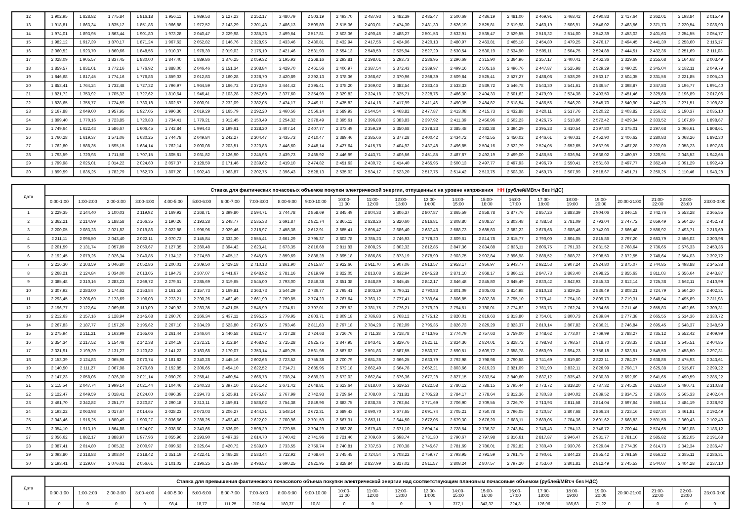| 12 | 1 902,95 | 1 828,82 | 1 775,84 | 1 816,18 | 1 956,11 | 1 989,53 | 2 127,23 | 2 252,17 | 2 480,79 | 2 503,19 | 2 493,70 | 2 487,93 | 2 482,39 | 2 485,47 | 2 500,69 | 2 486,19 | 2 481,00 | 2 469,91 | 2 468,42 | 2 490,83 | 2 417,64 | 2 362,01 | 2 198,84 | 2 015,49 |
| 13 | 1 918,81 | 1 863,34 | 1 835,12 | 1 851,86 | 1 966,88 | 1 972,52 | 2 143,29 | 2 301,43 | 2 486,13 | 2 509,89 | 2 515,36 | 2 493,01 | 2 474,30 | 2 481,30 | 2 526,19 | 2 525,81 | 2 519,98 | 2 460,19 | 2 506,91 | 2 546,02 | 2 483,56 | 2 371,73 | 2 220,54 | 2 036,90 |
| 14 | 1 974,01 | 1 893,95 | 1 863,44 | 1 901,80 | 1 973,28 | 2 040,47 | 2 229,98 | 2 385,23 | 2 499,64 | 2 517,81 | 2 503,36 | 2 490,46 | 2 488,27 | 2 501,53 | 2 532,91 | 2 535,47 | 2 529,55 | 2 516,32 | 2 514,00 | 2 542,39 | 2 453,02 | 2 401,63 | 2 254,55 | 2 054,77 |
| 15 | 1 982,12 | 1 917,39 | 1 870,17 | 1 871,24 | 1 967,62 | 2 052,82 | 2 146,76 | 2 328,95 | 2 433,46 | 2 430,81 | 2 432,94 | 2 417,56 | 2 424,96 | 2 420,13 | 2 480,97 | 2 463,81 | 2 465,18 | 2 454,80 | 2 479,25 | 2 476,17 | 2 494,45 | 2 441,30 | 2 258,60 | 2 116,17 |
| 16 | 2 060,52 | 1 923,70 | 1 860,66 | 1 848,56 | 1 910,37 | 1 978,39 | 2 019,02 | 2 175,10 | 2 421,46 | 2 531,93 | 2 554,13 | 2 549,59 | 2 535,94 | 2 527,29 | 2 530,54 | 2 530,19 | 2 534,90 | 2 505,11 | 2 504,75 | 2 524,88 | 2 444,51 | 2 432,36 | 2 251,69 | 2 111,03 |
| 17 | 2 028,09 | 1 905,57 | 1 837,45 | 1 830,00 | 1 847,40 | 1 889,86 | 1 876,25 | 2 059,32 | 2 195,93 | 2 268,16 | 2 293,81 | 2 298,01 | 2 293,73 | 2 286,95 | 2 296,69 | 2 315,90 | 2 364,96 | 2 357,17 | 2 400,41 | 2 462,36 | 2 329,69 | 2 255,68 | 2 164,68 | 2 003,49 |
| 18 | 1 859,57 | 1 831,01 | 1 772,16 | 1 776,92 | 1 888,00 | 2 046,46 | 2 151,34 | 2 308,84 | 2 429,70 | 2 461,56 | 2 406,97 | 2 387,54 | 2 372,43 | 2 339,97 | 2 499,16 | 2 505,16 | 2 496,76 | 2 447,87 | 2 525,98 | 2 529,29 | 2 490,25 | 2 345,04 | 2 182,11 | 2 049,79 |
| 19 | 1 846,68 | 1 817,45 | 1 774,16 | 1 776,86 | 1 859,03 | 2 012,83 | 2 160,28 | 2 328,70 | 2 420,89 | 2 392,13 | 2 378,36 | 2 368,67 | 2 370,96 | 2 368,39 | 2 509,84 | 2 525,41 | 2 527,27 | 2 488,08 | 2 538,29 | 2 533,17 | 2 504,35 | 2 331,56 | 2 221,85 | 2 005,40 |
| 20 | 1 853,41 | 1 764,24 | 1 732,48 | 1 727,32 | 1 796,97 | 1 964,59 | 2 166,72 | 2 372,96 | 2 444,42 | 2 395,41 | 2 378,20 | 2 369,02 | 2 382,54 | 2 383,46 | 2 533,33 | 2 539,72 | 2 546,78 | 2 543,30 | 2 541,61 | 2 536,57 | 2 398,87 | 2 347,83 | 2 196,77 | 1 991,40 |
| 21 | 1 821,72 | 1 753,92 | 1 705,32 | 1 727,62 | 1 810,64 | 1 946,41 | 2 103,28 | 2 257,60 | 2 377,60 | 2 354,99 | 2 329,82 | 2 324,18 | 2 325,71 | 2 328,76 | 2 486,30 | 2 494,33 | 2 501,62 | 2 479,90 | 2 524,38 | 2 493,50 | 2 451,46 | 2 329,68 | 2 196,89 | 2 017,06 |
| 22 | 1 828,65 | 1 755,77 | 1 724,59 | 1 730,18 | 1 802,57 | 2 000,91 | 2 232,09 | 2 382,05 | 2 474,17 | 2 449,11 | 2 435,82 | 2 414,18 | 2 417,99 | 2 411,46 | 2 490,35 | 2 484,82 | 2 518,54 | 2 486,56 | 2 546,20 | 2 545,70 | 2 540,90 | 2 442,23 | 2 271,51 | 2 108,82 |
| 23 | 2 167,88 | 2 049,00 | 1 957,95 | 1 927,05 | 1 996,36 | 2 019,29 | 2 165,79 | 2 292,20 | 2 460,56 | 2 556,14 | 2 589,93 | 2 544,54 | 2 468,82 | 2 477,87 | 2 413,08 | 2 415,73 | 2 432,88 | 2 420,11 | 2 517,76 | 2 520,22 | 2 403,82 | 2 256,32 | 2 190,37 | 2 035,10 |
| 24 | 1 899,40 | 1 770,16 | 1 723,85 | 1 720,83 | 1 734,41 | 1 779,21 | 1 912,45 | 2 150,49 | 2 254,32 | 2 378,49 | 2 395,61 | 2 396,88 | 2 383,83 | 2 397,92 | 2 411,39 | 2 456,96 | 2 502,23 | 2 426,75 | 2 513,86 | 2 572,42 | 2 429,34 | 2 333,52 | 2 167,99 | 1 898,67 |
| 25 | 1 749,64 | 1 622,43 | 1 586,67 | 1 606,45 | 1 742,84 | 1 994,43 | 2 199,61 | 2 328,20 | 2 407,14 | 2 407,77 | 2 373,49 | 2 359,29 | 2 350,68 | 2 378,23 | 2 385,48 | 2 382,38 | 2 394,29 | 2 395,23 | 2 410,54 | 2 397,80 | 2 375,01 | 2 297,68 | 2 066,61 | 1 808,61 |
| 26 | 1 760,28 | 1 619,37 | 1 571,06 | 1 630,25 | 1 744,78 | 2 049,84 | 2 242,27 | 2 304,47 | 2 435,73 | 2 410,47 | 2 389,46 | 2 385,66 | 2 377,28 | 2 400,42 | 2 434,72 | 2 442,55 | 2 450,02 | 2 446,61 | 2 460,31 | 2 452,90 | 2 406,62 | 2 280,83 | 2 068,26 | 1 892,30 |
| 27 | 1 762,80 | 1 588,35 | 1 595,15 | 1 684,14 | 1 762,14 | 2 000,08 | 2 203,51 | 2 320,88 | 2 446,60 | 2 448,14 | 2 427,64 | 2 415,78 | 2 404,92 | 2 437,48 | 2 496,85 | 2 504,16 | 2 522,79 | 2 524,05 | 2 652,65 | 2 637,95 | 2 487,28 | 2 292,00 | 2 058,23 | 1 897,86 |
| 28 | 1 793,59 | 1 720,98 | 1 711,50 | 1 707,15 | 1 805,81 | 2 031,82 | 2 126,90 | 2 245,98 | 2 439,73 | 2 465,92 | 2 446,99 | 2 443,71 | 2 406,56 | 2 451,85 | 2 487,87 | 2 492,19 | 2 499,00 | 2 486,58 | 2 636,94 | 2 636,02 | 2 480,57 | 2 320,91 | 2 048,52 | 1 942,65 |
| 29 | 1 799,98 | 2 025,01 | 2 014,22 | 2 024,60 | 2 057,37 | 2 128,59 | 2 171,46 | 2 239,62 | 2 419,10 | 2 474,82 | 2 451,63 | 2 430,72 | 2 414,40 | 2 465,95 | 2 500,13 | 2 497,77 | 2 497,93 | 2 496,79 | 2 550,41 | 2 561,60 | 2 497,77 | 2 362,40 | 2 091,29 | 1 992,49 |
| 30 | 1 899,59 | 1 835,25 | 1 782,79 | 1 762,79 | 1 807,20 | 1 902,43 | 1 963,87 | 2 202,75 | 2 396,43 | 2 528,13 | 2 535,02 | 2 534,17 | 2 523,20 | 2 517,75 | 2 514,42 | 2 513,75 | 2 503,38 | 2 459,78 | 2 507,99 | 2 518,67 | 2 451,71 | 2 250,25 | 2 110,46 | 1 943,28 |
| Дата | Ставка для фактических почасовых объемов покупки электрической энергии, отпущенных на уровне напряжения НН (рублей/МВт.ч без НДС) | | | | | | | | | | | | | | | | | | | | | | | |
| --- | --- | --- | --- | --- | --- | --- | --- | --- | --- | --- | --- | --- | --- | --- | --- | --- | --- | --- | --- | --- | --- | --- | --- | --- |
| | 0:00-1:00 | 1:00-2:00 | 2:00-3:00 | 3:00-4:00 | 4:00-5:00 | 5:00-6:00 | 6:00-7:00 | 7:00-8:00 | 8:00-9:00 | 9:00-10:00 | 10:00- 11:00 | 11:00- 12:00 | 12:00- 13:00 | 13:00- 14:00 | 14:00- 15:00 | 15:00- 16:00 | 16:00- 17:00 | 17:00- 18:00 | 18:00- 19:00 | 19:00- 20:00 | 20:00-21:00 | 21:00- 22:00 | 22:00- 23:00 | 23:00-0:00 |
| 1 | 2 229,35 | 2 144,40 | 2 100,03 | 2 119,92 | 2 169,92 | 2 268,71 | 2 399,80 | 2 594,71 | 2 744,78 | 2 858,69 | 2 845,49 | 2 804,33 | 2 806,37 | 2 807,87 | 2 865,59 | 2 858,78 | 2 877,76 | 2 857,26 | 2 883,39 | 2 904,06 | 2 846,18 | 2 742,76 | 2 553,28 | 2 365,55 |
| 2 | 2 362,21 | 2 214,99 | 2 188,58 | 2 166,35 | 2 190,26 | 2 193,28 | 2 248,77 | 2 535,33 | 2 691,87 | 2 821,74 | 2 865,11 | 2 828,26 | 2 820,60 | 2 816,81 | 2 808,80 | 2 808,27 | 2 803,48 | 2 788,58 | 2 781,09 | 2 793,04 | 2 747,72 | 2 659,49 | 2 564,16 | 2 452,78 |
| 3 | 2 200,05 | 2 083,28 | 2 021,82 | 2 019,86 | 2 022,88 | 1 996,96 | 2 029,46 | 2 218,97 | 2 458,38 | 2 612,91 | 2 685,41 | 2 695,47 | 2 686,40 | 2 687,43 | 2 688,73 | 2 685,83 | 2 682,22 | 2 678,68 | 2 688,46 | 2 742,03 | 2 666,48 | 2 586,92 | 2 493,71 | 2 216,69 |
| 4 | 2 211,11 | 2 096,50 | 2 043,40 | 2 022,11 | 2 070,72 | 2 145,84 | 2 332,30 | 2 555,41 | 2 661,29 | 2 795,37 | 2 802,78 | 2 785,23 | 2 746,93 | 2 778,20 | 2 809,61 | 2 814,78 | 2 815,77 | 2 790,00 | 2 804,05 | 2 815,86 | 2 797,20 | 2 683,79 | 2 556,02 | 2 300,98 |
| 5 | 2 201,59 | 2 131,74 | 2 057,89 | 2 050,67 | 2 127,35 | 2 260,48 | 2 394,42 | 2 623,41 | 2 673,35 | 2 816,68 | 2 811,83 | 2 808,25 | 2 802,32 | 2 812,85 | 2 847,36 | 2 834,88 | 2 836,11 | 2 806,75 | 2 791,33 | 2 831,52 | 2 768,64 | 2 736,65 | 2 576,33 | 2 450,36 |
| 6 | 2 192,45 | 2 079,26 | 2 026,34 | 2 040,85 | 2 134,12 | 2 274,59 | 2 405,12 | 2 645,08 | 2 859,69 | 2 888,28 | 2 895,18 | 2 886,85 | 2 873,19 | 2 878,99 | 2 903,75 | 2 902,84 | 2 896,98 | 2 888,52 | 2 888,72 | 2 908,50 | 2 872,55 | 2 748,64 | 2 564,03 | 2 392,72 |
| 7 | 2 216,30 | 2 103,59 | 2 046,80 | 2 052,86 | 2 200,01 | 2 309,50 | 2 429,18 | 2 710,13 | 2 861,90 | 2 915,87 | 2 922,66 | 2 911,70 | 2 907,06 | 2 913,57 | 2 953,17 | 2 956,97 | 2 943,77 | 2 922,53 | 2 907,24 | 2 924,80 | 2 875,07 | 2 744,85 | 2 498,88 | 2 345,38 |
| 8 | 2 268,21 | 2 124,84 | 2 034,00 | 2 013,05 | 2 194,73 | 2 307,07 | 2 441,67 | 2 648,92 | 2 781,16 | 2 819,99 | 2 822,05 | 2 813,08 | 2 832,94 | 2 845,28 | 2 871,10 | 2 868,17 | 2 866,12 | 2 847,73 | 2 863,40 | 2 898,25 | 2 855,63 | 2 811,03 | 2 656,64 | 2 443,87 |
| 9 | 2 385,48 | 2 310,16 | 2 283,23 | 2 269,72 | 2 279,61 | 2 285,69 | 2 319,65 | 2 545,00 | 2 793,00 | 2 846,38 | 2 851,38 | 2 848,89 | 2 845,45 | 2 842,17 | 2 846,48 | 2 845,80 | 2 845,49 | 2 830,42 | 2 842,93 | 2 845,33 | 2 812,14 | 2 725,38 | 2 562,11 | 2 410,99 |
| 10 | 2 307,92 | 2 283,00 | 2 174,62 | 2 153,84 | 2 161,53 | 2 157,73 | 2 169,81 | 2 363,73 | 2 544,29 | 2 736,77 | 2 795,41 | 2 803,29 | 2 796,11 | 2 790,83 | 2 801,09 | 2 805,03 | 2 814,98 | 2 810,28 | 2 829,25 | 2 836,49 | 2 808,21 | 2 724,79 | 2 564,20 | 2 402,31 |
| 11 | 2 293,45 | 2 206,69 | 2 173,69 | 2 196,03 | 2 273,21 | 2 290,26 | 2 462,49 | 2 661,90 | 2 769,85 | 2 774,23 | 2 767,64 | 2 763,12 | 2 777,41 | 2 789,64 | 2 806,85 | 2 802,38 | 2 795,10 | 2 779,41 | 2 794,10 | 2 809,73 | 2 719,31 | 2 648,94 | 2 495,89 | 2 311,98 |
| 12 | 2 196,77 | 2 122,64 | 2 069,66 | 2 110,00 | 2 249,93 | 2 283,35 | 2 421,05 | 2 545,99 | 2 774,61 | 2 797,01 | 2 787,52 | 2 781,75 | 2 776,21 | 2 779,29 | 2 794,51 | 2 780,01 | 2 774,82 | 2 763,73 | 2 762,24 | 2 784,65 | 2 711,46 | 2 655,83 | 2 492,66 | 2 309,31 |
| 13 | 2 212,63 | 2 157,16 | 2 128,94 | 2 145,68 | 2 260,70 | 2 266,34 | 2 437,11 | 2 595,25 | 2 779,95 | 2 803,71 | 2 809,18 | 2 786,83 | 2 768,12 | 2 775,12 | 2 820,01 | 2 819,63 | 2 813,80 | 2 754,01 | 2 800,73 | 2 839,84 | 2 777,38 | 2 665,55 | 2 514,36 | 2 330,72 |
| 14 | 2 267,83 | 2 187,77 | 2 157,26 | 2 195,62 | 2 267,10 | 2 334,29 | 2 523,80 | 2 679,05 | 2 793,46 | 2 811,63 | 2 797,18 | 2 784,28 | 2 782,09 | 2 795,35 | 2 826,73 | 2 829,29 | 2 823,37 | 2 810,14 | 2 807,82 | 2 836,21 | 2 746,84 | 2 695,45 | 2 548,37 | 2 348,59 |
| 15 | 2 275,94 | 2 211,21 | 2 163,99 | 2 165,06 | 2 261,44 | 2 346,64 | 2 440,58 | 2 622,77 | 2 727,28 | 2 724,63 | 2 726,76 | 2 711,38 | 2 718,78 | 2 713,95 | 2 774,79 | 2 757,63 | 2 759,00 | 2 748,62 | 2 773,07 | 2 769,99 | 2 788,27 | 2 735,12 | 2 552,42 | 2 409,99 |
| 16 | 2 354,34 | 2 217,52 | 2 154,48 | 2 142,38 | 2 204,19 | 2 272,21 | 2 312,84 | 2 468,92 | 2 715,28 | 2 825,75 | 2 847,95 | 2 843,41 | 2 829,76 | 2 821,11 | 2 824,36 | 2 824,01 | 2 828,72 | 2 798,93 | 2 798,57 | 2 818,70 | 2 738,33 | 2 726,18 | 2 545,51 | 2 404,85 |
| 17 | 2 321,91 | 2 199,39 | 2 131,27 | 2 123,82 | 2 141,22 | 2 183,68 | 2 170,07 | 2 353,14 | 2 489,75 | 2 561,98 | 2 587,63 | 2 591,83 | 2 587,55 | 2 580,77 | 2 590,51 | 2 609,72 | 2 658,78 | 2 650,99 | 2 694,23 | 2 756,18 | 2 623,51 | 2 549,50 | 2 458,50 | 2 297,31 |
| 18 | 2 153,39 | 2 124,83 | 2 065,98 | 2 070,74 | 2 181,82 | 2 340,28 | 2 445,16 | 2 602,66 | 2 723,52 | 2 755,38 | 2 700,79 | 2 681,36 | 2 666,25 | 2 633,79 | 2 792,98 | 2 798,98 | 2 790,58 | 2 741,69 | 2 819,80 | 2 823,11 | 2 784,07 | 2 638,86 | 2 475,93 | 2 343,61 |
| 19 | 2 140,50 | 2 111,27 | 2 067,98 | 2 070,68 | 2 152,85 | 2 306,65 | 2 454,10 | 2 622,52 | 2 714,71 | 2 685,95 | 2 672,18 | 2 662,49 | 2 664,78 | 2 662,21 | 2 803,66 | 2 819,23 | 2 821,09 | 2 781,90 | 2 832,11 | 2 826,99 | 2 798,17 | 2 625,38 | 2 515,67 | 2 299,22 |
| 20 | 2 147,23 | 2 058,06 | 2 026,30 | 2 021,14 | 2 090,79 | 2 258,41 | 2 460,54 | 2 666,78 | 2 738,24 | 2 689,23 | 2 672,02 | 2 662,84 | 2 676,36 | 2 677,28 | 2 827,15 | 2 833,54 | 2 840,60 | 2 837,12 | 2 835,43 | 2 830,39 | 2 692,69 | 2 641,65 | 2 490,59 | 2 285,22 |
| 21 | 2 115,54 | 2 047,74 | 1 999,14 | 2 021,44 | 2 104,46 | 2 240,23 | 2 397,10 | 2 551,42 | 2 671,42 | 2 648,81 | 2 623,64 | 2 618,00 | 2 619,53 | 2 622,58 | 2 780,12 | 2 788,15 | 2 795,44 | 2 773,72 | 2 818,20 | 2 787,32 | 2 745,28 | 2 623,50 | 2 490,71 | 2 310,88 |
| 22 | 2 122,47 | 2 049,59 | 2 018,41 | 2 024,00 | 2 096,39 | 2 294,73 | 2 525,91 | 2 675,87 | 2 767,99 | 2 742,93 | 2 729,64 | 2 708,00 | 2 711,81 | 2 705,28 | 2 784,17 | 2 778,64 | 2 812,36 | 2 780,38 | 2 840,02 | 2 839,52 | 2 834,72 | 2 736,05 | 2 565,33 | 2 402,64 |
| 23 | 2 461,70 | 2 342,82 | 2 251,77 | 2 220,87 | 2 290,18 | 2 313,11 | 2 459,61 | 2 586,02 | 2 754,38 | 2 849,96 | 2 883,75 | 2 838,36 | 2 762,64 | 2 771,69 | 2 706,90 | 2 709,55 | 2 726,70 | 2 713,93 | 2 811,58 | 2 814,04 | 2 697,64 | 2 550,14 | 2 484,19 | 2 328,92 |
| 24 | 2 193,22 | 2 063,98 | 2 017,67 | 2 014,65 | 2 028,23 | 2 073,03 | 2 206,27 | 2 444,31 | 2 548,14 | 2 672,31 | 2 689,43 | 2 690,70 | 2 677,65 | 2 691,74 | 2 705,21 | 2 750,78 | 2 796,05 | 2 720,57 | 2 807,68 | 2 866,24 | 2 723,16 | 2 627,34 | 2 461,81 | 2 192,49 |
| 25 | 2 043,46 | 1 916,25 | 1 880,49 | 1 900,27 | 2 036,66 | 2 288,25 | 2 493,43 | 2 622,02 | 2 700,96 | 2 701,59 | 2 667,31 | 2 653,11 | 2 644,50 | 2 672,05 | 2 679,30 | 2 676,20 | 2 688,11 | 2 689,05 | 2 704,36 | 2 691,62 | 2 668,83 | 2 591,50 | 2 360,43 | 2 102,43 |
| 26 | 2 054,10 | 1 913,19 | 1 864,88 | 1 924,07 | 2 038,60 | 2 343,66 | 2 536,09 | 2 598,29 | 2 729,55 | 2 704,29 | 2 683,28 | 2 679,48 | 2 671,10 | 2 694,24 | 2 728,54 | 2 736,37 | 2 743,84 | 2 740,43 | 2 754,13 | 2 746,72 | 2 700,44 | 2 574,65 | 2 362,08 | 2 186,12 |
| 27 | 2 056,62 | 1 882,17 | 1 888,97 | 1 977,96 | 2 055,96 | 2 293,90 | 2 497,33 | 2 614,70 | 2 740,42 | 2 741,96 | 2 721,46 | 2 709,60 | 2 698,74 | 2 731,30 | 2 790,67 | 2 797,98 | 2 816,61 | 2 817,87 | 2 946,47 | 2 931,77 | 2 781,10 | 2 585,82 | 2 352,05 | 2 191,68 |
| 28 | 2 087,41 | 2 014,80 | 2 005,32 | 2 000,97 | 2 099,63 | 2 325,64 | 2 420,72 | 2 539,80 | 2 733,55 | 2 759,74 | 2 740,81 | 2 737,53 | 2 700,38 | 2 745,67 | 2 781,69 | 2 786,01 | 2 792,82 | 2 780,40 | 2 930,76 | 2 929,84 | 2 774,39 | 2 614,73 | 2 342,34 | 2 236,47 |
| 29 | 2 093,80 | 2 318,83 | 2 308,04 | 2 318,42 | 2 351,19 | 2 422,41 | 2 465,28 | 2 533,44 | 2 712,92 | 2 768,64 | 2 745,45 | 2 724,54 | 2 708,22 | 2 759,77 | 2 793,95 | 2 791,59 | 2 791,75 | 2 790,61 | 2 844,23 | 2 855,42 | 2 791,59 | 2 656,22 | 2 385,11 | 2 286,31 |
| 30 | 2 193,41 | 2 129,07 | 2 076,61 | 2 056,61 | 2 101,02 | 2 196,25 | 2 257,69 | 2 496,57 | 2 690,25 | 2 821,95 | 2 828,84 | 2 827,99 | 2 817,02 | 2 811,57 | 2 808,24 | 2 807,57 | 2 797,20 | 2 753,60 | 2 801,81 | 2 812,49 | 2 745,53 | 2 544,07 | 2 404,28 | 2 237,10 |
| Дата | Ставка для превышения фактического почасового объема покупки электрической энергии над соответствующим плановым почасовым объемом (рублей/МВт.ч без НДС) | | | | | | | | | | | | | | | | | | | | | | | |
| --- | --- | --- | --- | --- | --- | --- | --- | --- | --- | --- | --- | --- | --- | --- | --- | --- | --- | --- | --- | --- | --- | --- | --- | --- |
| | 0:00-1:00 | 1:00-2:00 | 2:00-3:00 | 3:00-4:00 | 4:00-5:00 | 5:00-6:00 | 6:00-7:00 | 7:00-8:00 | 8:00-9:00 | 9:00-10:00 | 10:00- 11:00 | 11:00- 12:00 | 12:00- 13:00 | 13:00- 14:00 | 14:00- 15:00 | 15:00- 16:00 | 16:00- 17:00 | 17:00- 18:00 | 18:00- 19:00 | 19:00- 20:00 | 20:00-21:00 | 21:00- 22:00 | 22:00- 23:00 | 23:00-0:00 |
| 1 | 0 | 0 | 0 | 0 | 98,4 | 18,77 | 111,25 | 210,54 | 180,37 | 10,81 | 0 | 0 | 0 | 0 | 377,1 | 343,32 | 224,3 | 126,96 | 186,63 | 71,22 | 0 | 0 | 0 | 0 |